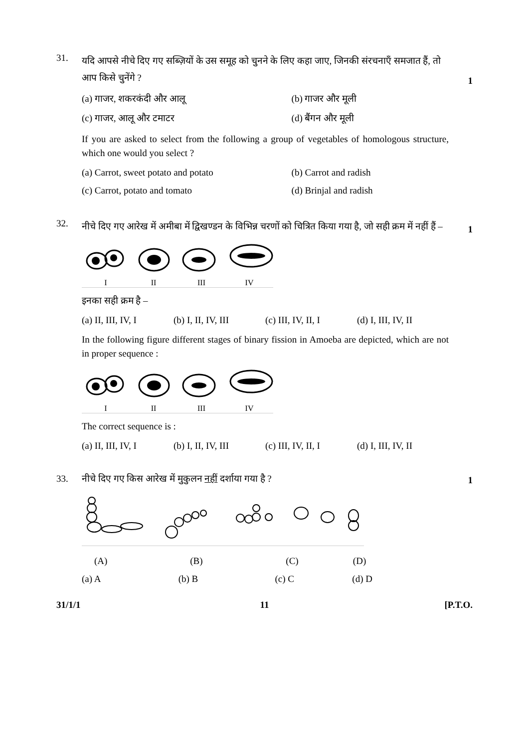31.
यदि आपसे नीचे दिए गए सब्ज़ियों के उस समूह को चुनने के लिए कहा जाए, जिनकी संरचनाएँ समजात हैं, तो आप किसे चुनेंगे ?
1
(a) गाजर, शकरकंदी और आलू (b) गाजर और मूली
(c) गाजर, आलू और टमाटर (d) बैंगन और मूली
If you are asked to select from the following a group of vegetables of homologous structure, which one would you select ?
(a) Carrot, sweet potato and potato
(b) Carrot and radish
(c) Carrot, potato and tomato (d) Brinjal and radish
32.
नीचे दिए गए आरेख में अमीबा में द्विखण्डन के विभिन्न चरणों को चित्रित किया गया है, जो सही क्रम में नहीं हैं –
1
I II III IV
इनका सही क्रम है –
(a) II, III, IV, I (b) I, II, IV, III (c) III, IV, II, I (d) I, III, IV, II
In the following figure different stages of binary fission in Amoeba are depicted, which are not in proper sequence :
I II III IV
The correct sequence is :
(a) II, III, IV, I (b) I, II, IV, III (c) III, IV, II, I (d) I, III, IV, II
33. नीचे दिए गए किस आरेख में मुकुलन नहीं दर्शाया गया है ?
1
(A) (B) (C) (D)
(a) A (b) B (c) C (d) D
31/1/1 11 [P.T.O.